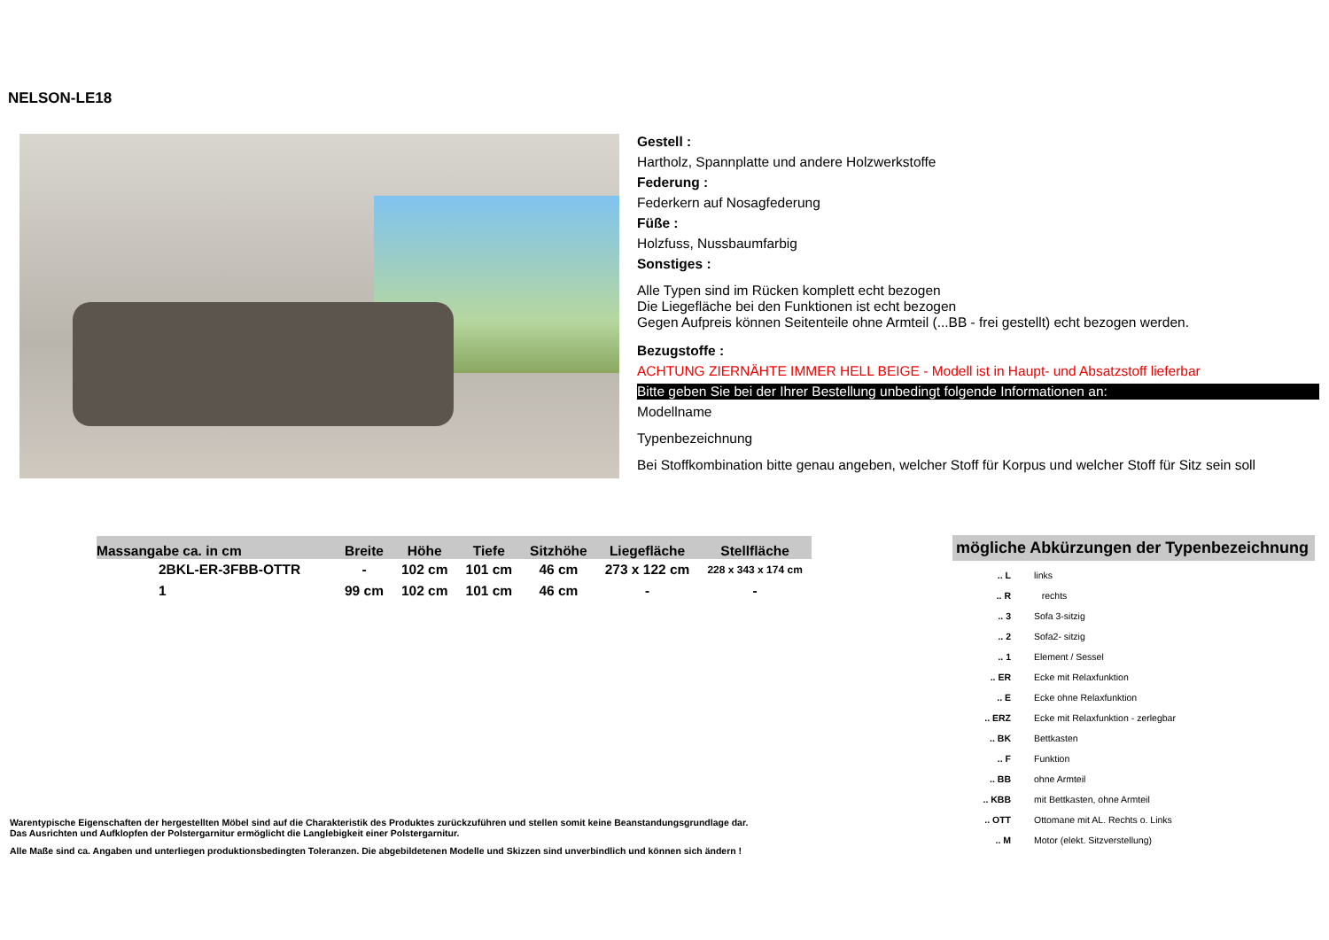NELSON-LE18
Gestell :
Hartholz, Spannplatte und andere Holzwerkstoffe
Federung :
Federkern auf Nosagfederung
Füße :
Holzfuss, Nussbaumfarbig
Sonstiges :
Alle Typen sind im Rücken komplett echt bezogen
Die Liegefläche bei den Funktionen ist echt bezogen
Gegen Aufpreis können Seitenteile ohne Armteil (...BB - frei gestellt) echt bezogen werden.
Bezugstoffe :
ACHTUNG ZIERNÄHTE IMMER HELL BEIGE - Modell ist in Haupt- und Absatzstoff lieferbar
Bitte geben Sie bei der Ihrer Bestellung unbedingt folgende Informationen an:
Modellname
Typenbezeichnung
Bei Stoffkombination bitte genau angeben, welcher Stoff für Korpus und welcher Stoff für Sitz sein soll
| Massangabe ca. in cm | Breite | Höhe | Tiefe | Sitzhöhe | Liegefläche | Stellfläche |
| --- | --- | --- | --- | --- | --- | --- |
| 2BKL-ER-3FBB-OTTR | - | 102 cm | 101 cm | 46 cm | 273 x 122 cm | 228 x 343 x 174 cm |
| 1 | 99 cm | 102 cm | 101 cm | 46 cm | - | - |
mögliche Abkürzungen der Typenbezeichnung
| .. L | links |
| .. R | rechts |
| .. 3 | Sofa 3-sitzig |
| .. 2 | Sofa2- sitzig |
| .. 1 | Element / Sessel |
| .. ER | Ecke mit Relaxfunktion |
| .. E | Ecke ohne Relaxfunktion |
| .. ERZ | Ecke mit Relaxfunktion - zerlegbar |
| .. BK | Bettkasten |
| .. F | Funktion |
| .. BB | ohne Armteil |
| .. KBB | mit Bettkasten, ohne Armteil |
| .. OTT | Ottomane mit AL. Rechts o. Links |
| .. M | Motor (elekt. Sitzverstellung) |
Warentypische Eigenschaften der hergestellten Möbel sind auf die Charakteristik des Produktes zurückzuführen und stellen somit keine Beanstandungsgrundlage dar.
Das Ausrichten und Aufklopfen der Polstergarnitur ermöglicht die Langlebigkeit einer Polstergarnitur.
Alle Maße sind ca. Angaben und unterliegen produktionsbedingten Toleranzen. Die abgebildetenen Modelle und Skizzen sind unverbindlich und können sich ändern !